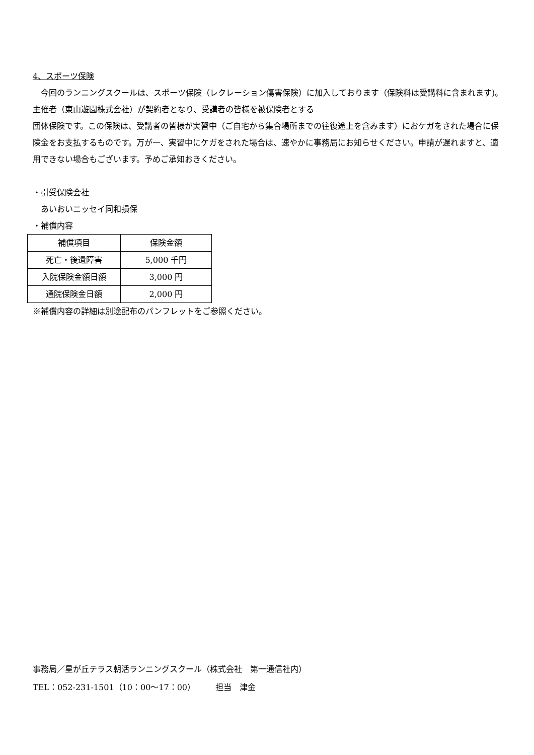4、スポーツ保険
　今回のランニングスクールは、スポーツ保険（レクレーション傷害保険）に加入しております（保険料は受講料に含まれます)。主催者（東山遊園株式会社）が契約者となり、受講者の皆様を被保険者とする
団体保険です。この保険は、受講者の皆様が実習中（ご自宅から集合場所までの往復途上を含みます）におケガをされた場合に保険金をお支払するものです。万が一、実習中にケガをされた場合は、速やかに事務局にお知らせください。申請が遅れますと、適用できない場合もございます。予めご承知おきください。
・引受保険会社
　あいおいニッセイ同和損保
・補償内容
| 補償項目 | 保険金額 |
| --- | --- |
| 死亡・後遺障害 | 5,000 千円 |
| 入院保険金額日額 | 3,000 円 |
| 通院保険金日額 | 2,000 円 |
※補償内容の詳細は別途配布のパンフレットをご参照ください。
事務局／星が丘テラス朝活ランニングスクール（株式会社　第一通信社内）
TEL：052-231-1501（10：00～17：00）　　　担当　津金